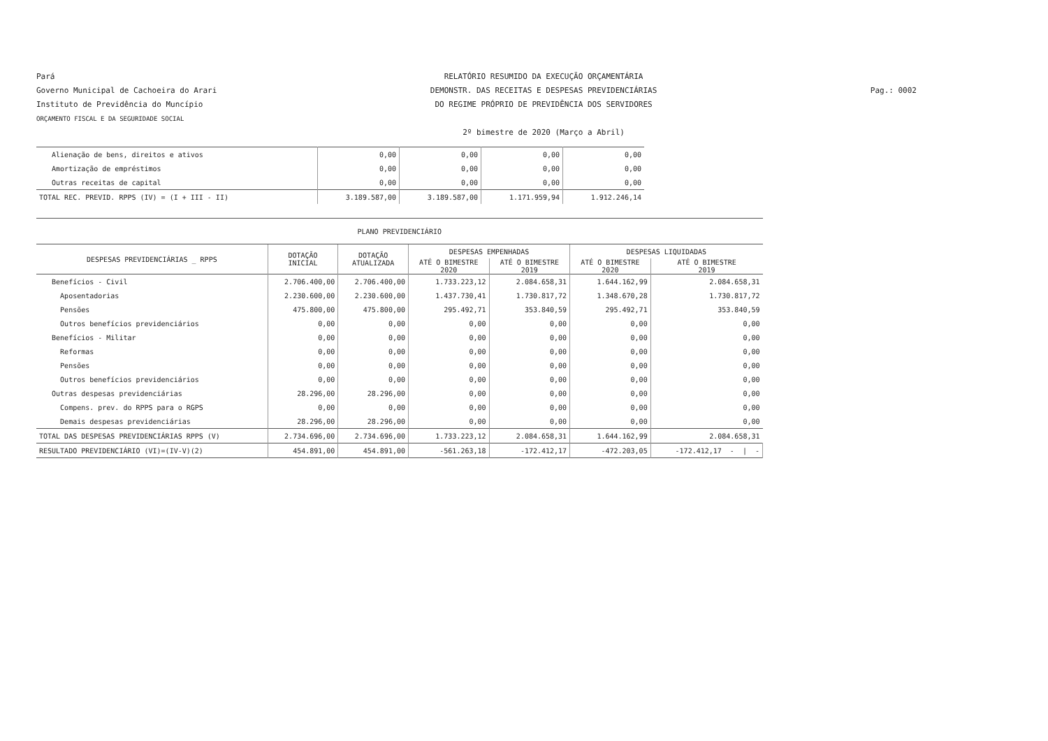Pará
Governo Municipal de Cachoeira do Arari
Instituto de Previdência do Muncípio
ORÇAMENTO FISCAL E DA SEGURIDADE SOCIAL
RELATÓRIO RESUMIDO DA EXECUÇÃO ORÇAMENTÁRIA
DEMONSTR. DAS RECEITAS E DESPESAS PREVIDENCIÁRIAS
DO REGIME PRÓPRIO DE PREVIDÊNCIA DOS SERVIDORES
2º bimestre de 2020 (Março a Abril)
Pag.: 0002
| Alienação de bens, direitos e ativos | 0,00 | 0,00 | 0,00 | 0,00 |
| Amortização de empréstimos | 0,00 | 0,00 | 0,00 | 0,00 |
| Outras receitas de capital | 0,00 | 0,00 | 0,00 | 0,00 |
| TOTAL REC. PREVID. RPPS (IV) = (I + III - II) | 3.189.587,00 | 3.189.587,00 | 1.171.959,94 | 1.912.246,14 |
| PLANO PREVIDENCIÁRIO | | | | | | |
| DESPESAS PREVIDENCIÁRIAS _ RPPS | DOTAÇÃO INICIAL | DOTAÇÃO ATUALIZADA | DESPESAS EMPENHADAS | | DESPESAS LIQUIDADAS | |
| | | | ATÉ O BIMESTRE 2020 | ATÉ O BIMESTRE 2019 | ATÉ O BIMESTRE 2020 | ATÉ O BIMESTRE 2019 |
| Benefícios - Civil | 2.706.400,00 | 2.706.400,00 | 1.733.223,12 | 2.084.658,31 | 1.644.162,99 | 2.084.658,31 |
| Aposentadorias | 2.230.600,00 | 2.230.600,00 | 1.437.730,41 | 1.730.817,72 | 1.348.670,28 | 1.730.817,72 |
| Pensões | 475.800,00 | 475.800,00 | 295.492,71 | 353.840,59 | 295.492,71 | 353.840,59 |
| Outros benefícios previdenciários | 0,00 | 0,00 | 0,00 | 0,00 | 0,00 | 0,00 |
| Benefícios - Militar | 0,00 | 0,00 | 0,00 | 0,00 | 0,00 | 0,00 |
| Reformas | 0,00 | 0,00 | 0,00 | 0,00 | 0,00 | 0,00 |
| Pensões | 0,00 | 0,00 | 0,00 | 0,00 | 0,00 | 0,00 |
| Outros benefícios previdenciários | 0,00 | 0,00 | 0,00 | 0,00 | 0,00 | 0,00 |
| Outras despesas previdenciárias | 28.296,00 | 28.296,00 | 0,00 | 0,00 | 0,00 | 0,00 |
| Compens. prev. do RPPS para o RGPS | 0,00 | 0,00 | 0,00 | 0,00 | 0,00 | 0,00 |
| Demais despesas previdenciárias | 28.296,00 | 28.296,00 | 0,00 | 0,00 | 0,00 | 0,00 |
| TOTAL DAS DESPESAS PREVIDENCIÁRIAS RPPS (V) | 2.734.696,00 | 2.734.696,00 | 1.733.223,12 | 2.084.658,31 | 1.644.162,99 | 2.084.658,31 |
| RESULTADO PREVIDENCIÁRIO (VI)=(IV-V)(2) | 454.891,00 | 454.891,00 | -561.263,18 | -172.412,17 | -472.203,05 | -172.412,17 - / - |